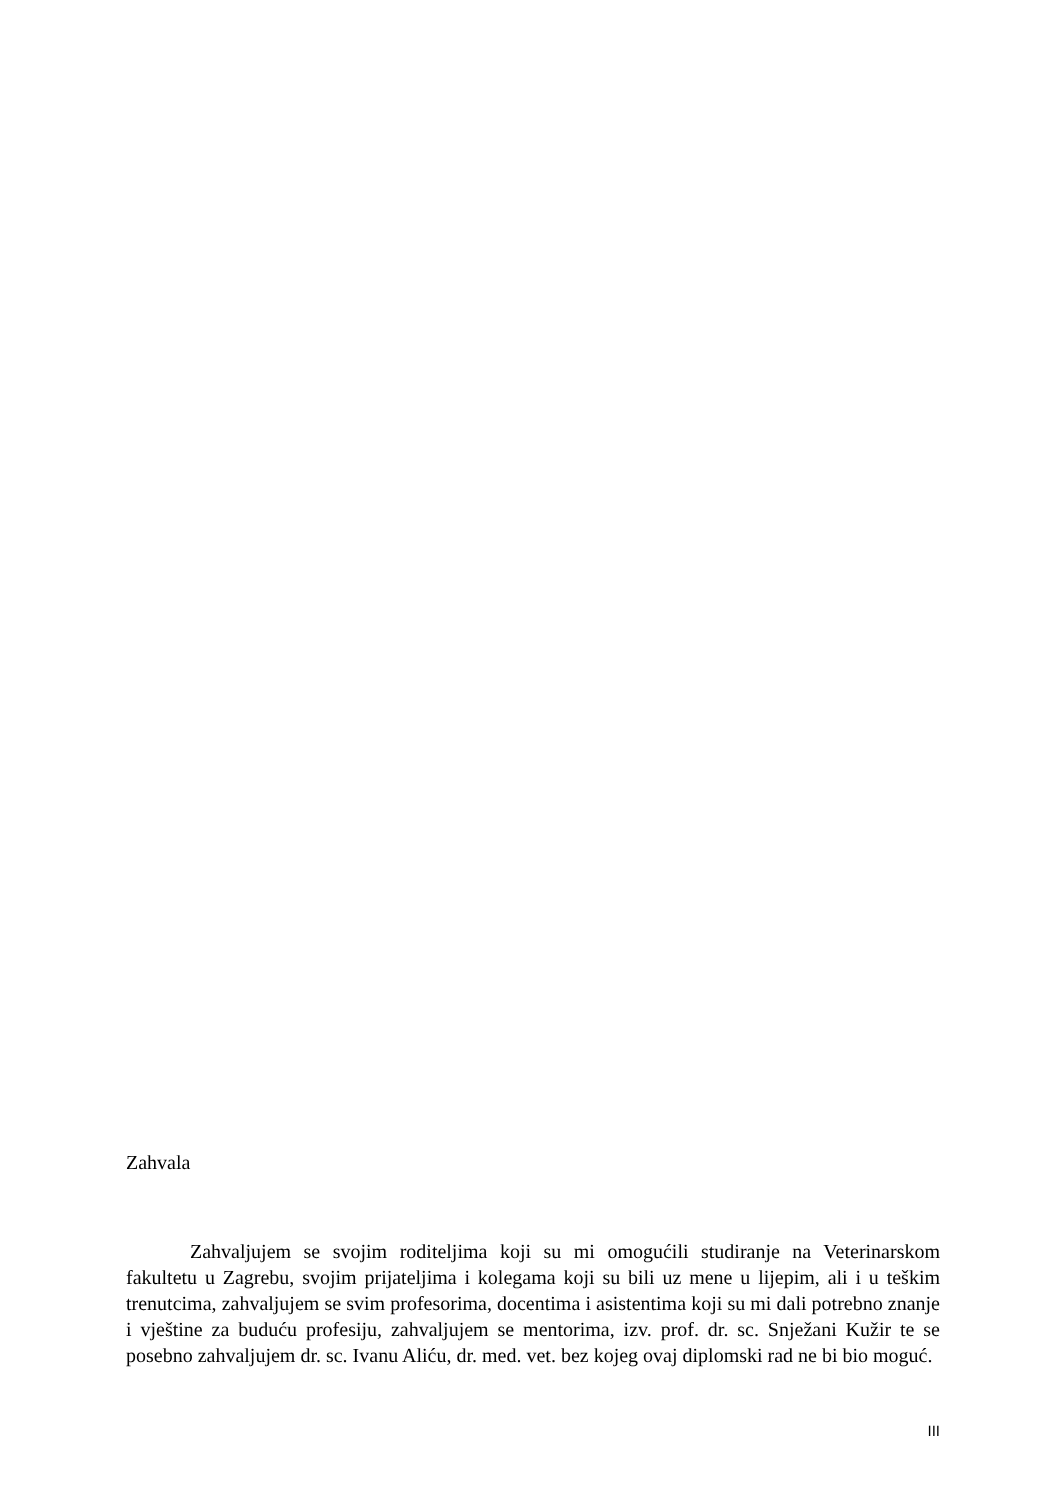Zahvala
Zahvaljujem se svojim roditeljima koji su mi omogućili studiranje na Veterinarskom fakultetu u Zagrebu, svojim prijateljima i kolegama koji su bili uz mene u lijepim, ali i u teškim trenutcima, zahvaljujem se svim profesorima, docentima i asistentima koji su mi dali potrebno znanje i vještine za buduću profesiju, zahvaljujem se mentorima, izv. prof. dr. sc. Snježani Kužir te se posebno zahvaljujem dr. sc. Ivanu Aliću, dr. med. vet. bez kojeg ovaj diplomski rad ne bi bio moguć.
III